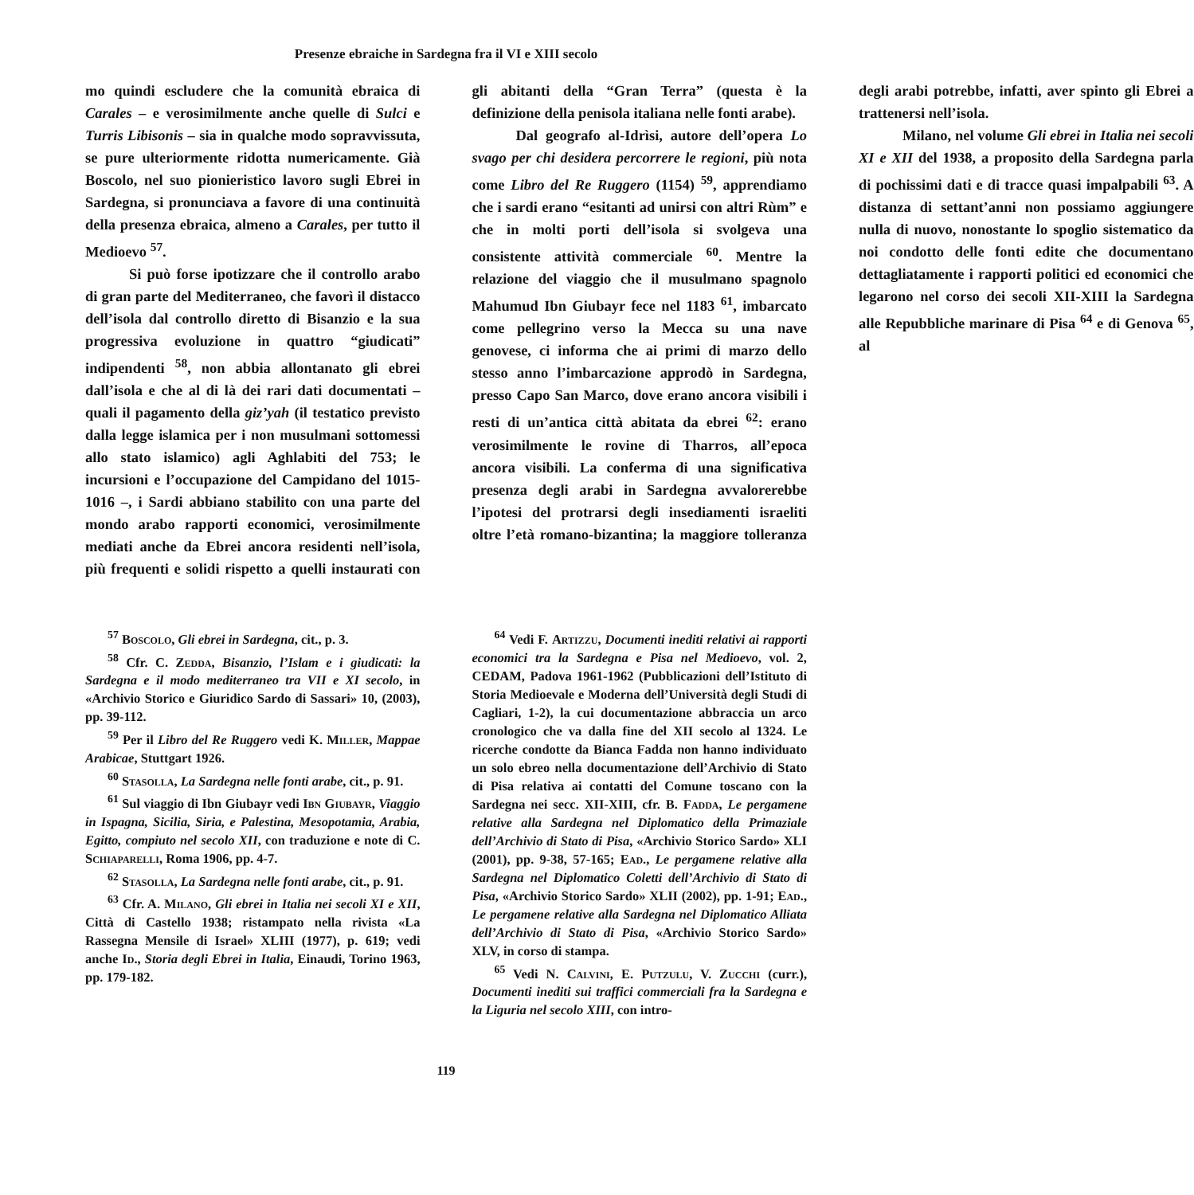Presenze ebraiche in Sardegna fra il VI e XIII secolo
mo quindi escludere che la comunità ebraica di Carales – e verosimilmente anche quelle di Sulci e Turris Libisonis – sia in qualche modo sopravvissuta, se pure ulteriormente ridotta numericamente. Già Boscolo, nel suo pionieristico lavoro sugli Ebrei in Sardegna, si pronunciava a favore di una continuità della presenza ebraica, almeno a Carales, per tutto il Medioevo <sup>57</sup>.
Si può forse ipotizzare che il controllo arabo di gran parte del Mediterraneo, che favorì il distacco dell’isola dal controllo diretto di Bisanzio e la sua progressiva evoluzione in quattro “giudicati” indipendenti <sup>58</sup>, non abbia allontanato gli ebrei dall’isola e che al di là dei rari dati documentati – quali il pagamento della giz’yah (il testatico previsto dalla legge islamica per i non musulmani sottomessi allo stato islamico) agli Aghlabiti del 753; le incursioni e l’occupazione del Campidano del 1015-1016 –, i Sardi abbiano stabilito con una parte del mondo arabo rapporti economici, verosimilmente mediati anche da Ebrei ancora residenti nell’isola, più frequenti e solidi rispetto a quelli instaurati con gli abitanti della “Gran Terra” (questa è la definizione della penisola italiana nelle fonti arabe).
Dal geografo al-Idrìsi, autore dell’opera Lo svago per chi desidera percorrere le regioni, più nota come Libro del Re Ruggero (1154) <sup>59</sup>, apprendiamo che i sardi erano “esitanti ad unirsi con altri Rùm” e che in molti porti dell’isola si svolgeva una consistente attività commerciale <sup>60</sup>. Mentre la relazione del viaggio che il musulmano spagnolo Mahumud Ibn Giubayr fece nel 1183 <sup>61</sup>, imbarcato come pellegrino verso la Mecca su una nave genovese, ci informa che ai primi di marzo dello stesso anno l’imbarcazione approdò in Sardegna, presso Capo San Marco, dove erano ancora visibili i resti di un’antica città abitata da ebrei <sup>62</sup>: erano verosimilmente le rovine di Tharros, all’epoca ancora visibili. La conferma di una significativa presenza degli arabi in Sardegna avvalorerebbe l’ipotesi del protrarsi degli insediamenti israeliti oltre l’età romano-bizantina; la maggiore tolleranza degli arabi potrebbe, infatti, aver spinto gli Ebrei a trattenersi nell’isola.
Milano, nel volume Gli ebrei in Italia nei secoli XI e XII del 1938, a proposito della Sardegna parla di pochissimi dati e di tracce quasi impalpabili <sup>63</sup>. A distanza di settant’anni non possiamo aggiungere nulla di nuovo, nonostante lo spoglio sistematico da noi condotto delle fonti edite che documentano dettagliatamente i rapporti politici ed economici che legarono nel corso dei secoli XII-XIII la Sardegna alle Repubbliche marinare di Pisa <sup>64</sup> e di Genova <sup>65</sup>, al
<sup>57</sup> Boscolo, Gli ebrei in Sardegna, cit., p. 3.
<sup>58</sup> Cfr. C. Zedda, Bisanzio, l’Islam e i giudicati: la Sardegna e il modo mediterraneo tra VII e XI secolo, in «Archivio Storico e Giuridico Sardo di Sassari» 10, (2003), pp. 39-112.
<sup>59</sup> Per il Libro del Re Ruggero vedi K. Miller, Mappae Arabicae, Stuttgart 1926.
<sup>60</sup> Stasolla, La Sardegna nelle fonti arabe, cit., p. 91.
<sup>61</sup> Sul viaggio di Ibn Giubayr vedi Ibn Giubayr, Viaggio in Ispagna, Sicilia, Siria, e Palestina, Mesopotamia, Arabia, Egitto, compiuto nel secolo XII, con traduzione e note di C. Schiaparelli, Roma 1906, pp. 4-7.
<sup>62</sup> Stasolla, La Sardegna nelle fonti arabe, cit., p. 91.
<sup>63</sup> Cfr. A. Milano, Gli ebrei in Italia nei secoli XI e XII, Città di Castello 1938; ristampato nella rivista «La Rassegna Mensile di Israel» XLIII (1977), p. 619; vedi anche Id., Storia degli Ebrei in Italia, Einaudi, Torino 1963, pp. 179-182.
<sup>64</sup> Vedi F. Artizzu, Documenti inediti relativi ai rapporti economici tra la Sardegna e Pisa nel Medioevo, vol. 2, CEDAM, Padova 1961-1962 (Pubblicazioni dell’Istituto di Storia Medioevale e Moderna dell’Università degli Studi di Cagliari, 1-2), la cui documentazione abbraccia un arco cronologico che va dalla fine del XII secolo al 1324. Le ricerche condotte da Bianca Fadda non hanno individuato un solo ebreo nella documentazione dell’Archivio di Stato di Pisa relativa ai contatti del Comune toscano con la Sardegna nei secc. XII-XIII, cfr. B. Fadda, Le pergamene relative alla Sardegna nel Diplomatico della Primaziale dell’Archivio di Stato di Pisa, «Archivio Storico Sardo» XLI (2001), pp. 9-38, 57-165; Ead., Le pergamene relative alla Sardegna nel Diplomatico Coletti dell’Archivio di Stato di Pisa, «Archivio Storico Sardo» XLII (2002), pp. 1-91; Ead., Le pergamene relative alla Sardegna nel Diplomatico Alliata dell’Archivio di Stato di Pisa, «Archivio Storico Sardo» XLV, in corso di stampa.
<sup>65</sup> Vedi N. Calvini, E. Putzulu, V. Zucchi (curr.), Documenti inediti sui traffici commerciali fra la Sardegna e la Liguria nel secolo XIII, con intro-
119